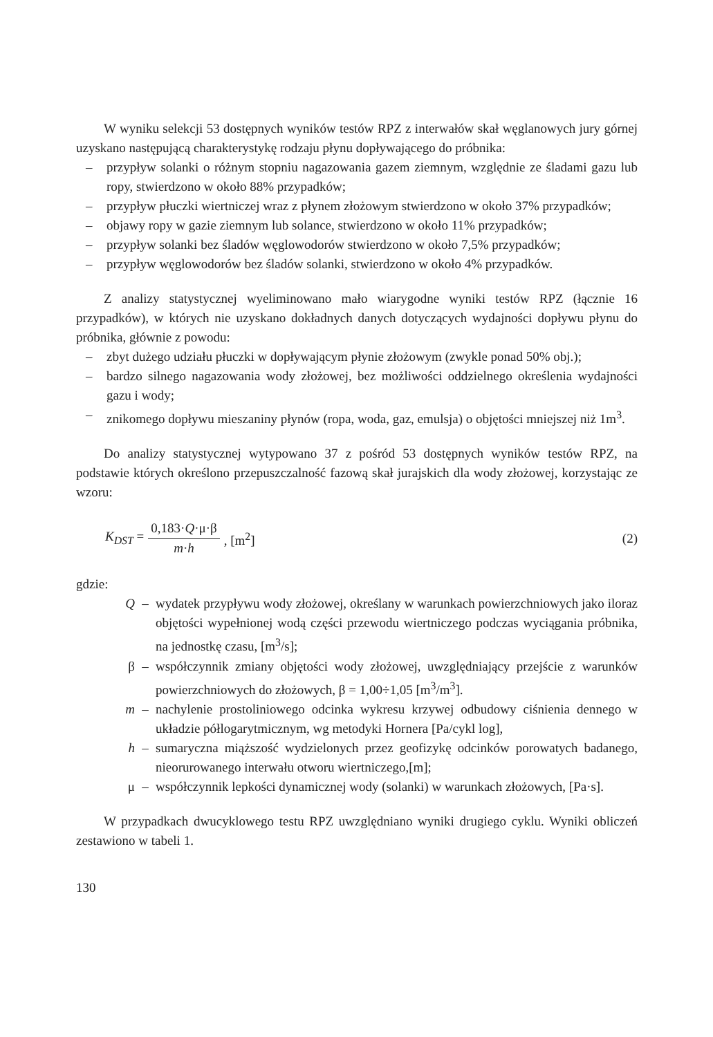W wyniku selekcji 53 dostępnych wyników testów RPZ z interwałów skał węglanowych jury górnej uzyskano następującą charakterystykę rodzaju płynu dopływającego do próbnika:
– przypływ solanki o różnym stopniu nagazowania gazem ziemnym, względnie ze śladami gazu lub ropy, stwierdzono w około 88% przypadków;
– przypływ płuczki wiertniczej wraz z płynem złożowym stwierdzono w około 37% przypadków;
– objawy ropy w gazie ziemnym lub solance, stwierdzono w około 11% przypadków;
– przypływ solanki bez śladów węglowodorów stwierdzono w około 7,5% przypadków;
– przypływ węglowodorów bez śladów solanki, stwierdzono w około 4% przypadków.
Z analizy statystycznej wyeliminowano mało wiarygodne wyniki testów RPZ (łącznie 16 przypadków), w których nie uzyskano dokładnych danych dotyczących wydajności dopływu płynu do próbnika, głównie z powodu:
– zbyt dużego udziału płuczki w dopływającym płynie złożowym (zwykle ponad 50% obj.);
– bardzo silnego nagazowania wody złożowej, bez możliwości oddzielnego określenia wydajności gazu i wody;
– znikomego dopływu mieszaniny płynów (ropa, woda, gaz, emulsja) o objętości mniejszej niż 1m<sup>3</sup>.
Do analizy statystycznej wytypowano 37 z pośród 53 dostępnych wyników testów RPZ, na podstawie których określono przepuszczalność fazową skał jurajskich dla wody złożowej, korzystając ze wzoru:
K<sub>DST</sub> = 0,183·Q·μ·β m·h, [m<sup>2</sup>] (2)
gdzie:
Q – wydatek przypływu wody złożowej, określany w warunkach powierzchniowych jako iloraz objętości wypełnionej wodą części przewodu wiertniczego podczas wyciągania próbnika, na jednostkę czasu, [m<sup>3</sup>/s];
β – współczynnik zmiany objętości wody złożowej, uwzględniający przejście z warunków powierzchniowych do złożowych, β = 1,00÷1,05 [m<sup>3</sup>/m<sup>3</sup>].
m – nachylenie prostoliniowego odcinka wykresu krzywej odbudowy ciśnienia dennego w układzie półlogarytmicznym, wg metodyki Hornera [Pa/cykl log],
h – sumaryczna miąższość wydzielonych przez geofizykę odcinków porowatych badanego, nieorurowanego interwału otworu wiertniczego,[m];
μ – współczynnik lepkości dynamicznej wody (solanki) w warunkach złożowych, [Pa·s].
W przypadkach dwucyklowego testu RPZ uwzględniano wyniki drugiego cyklu. Wyniki obliczeń zestawiono w tabeli 1.
130